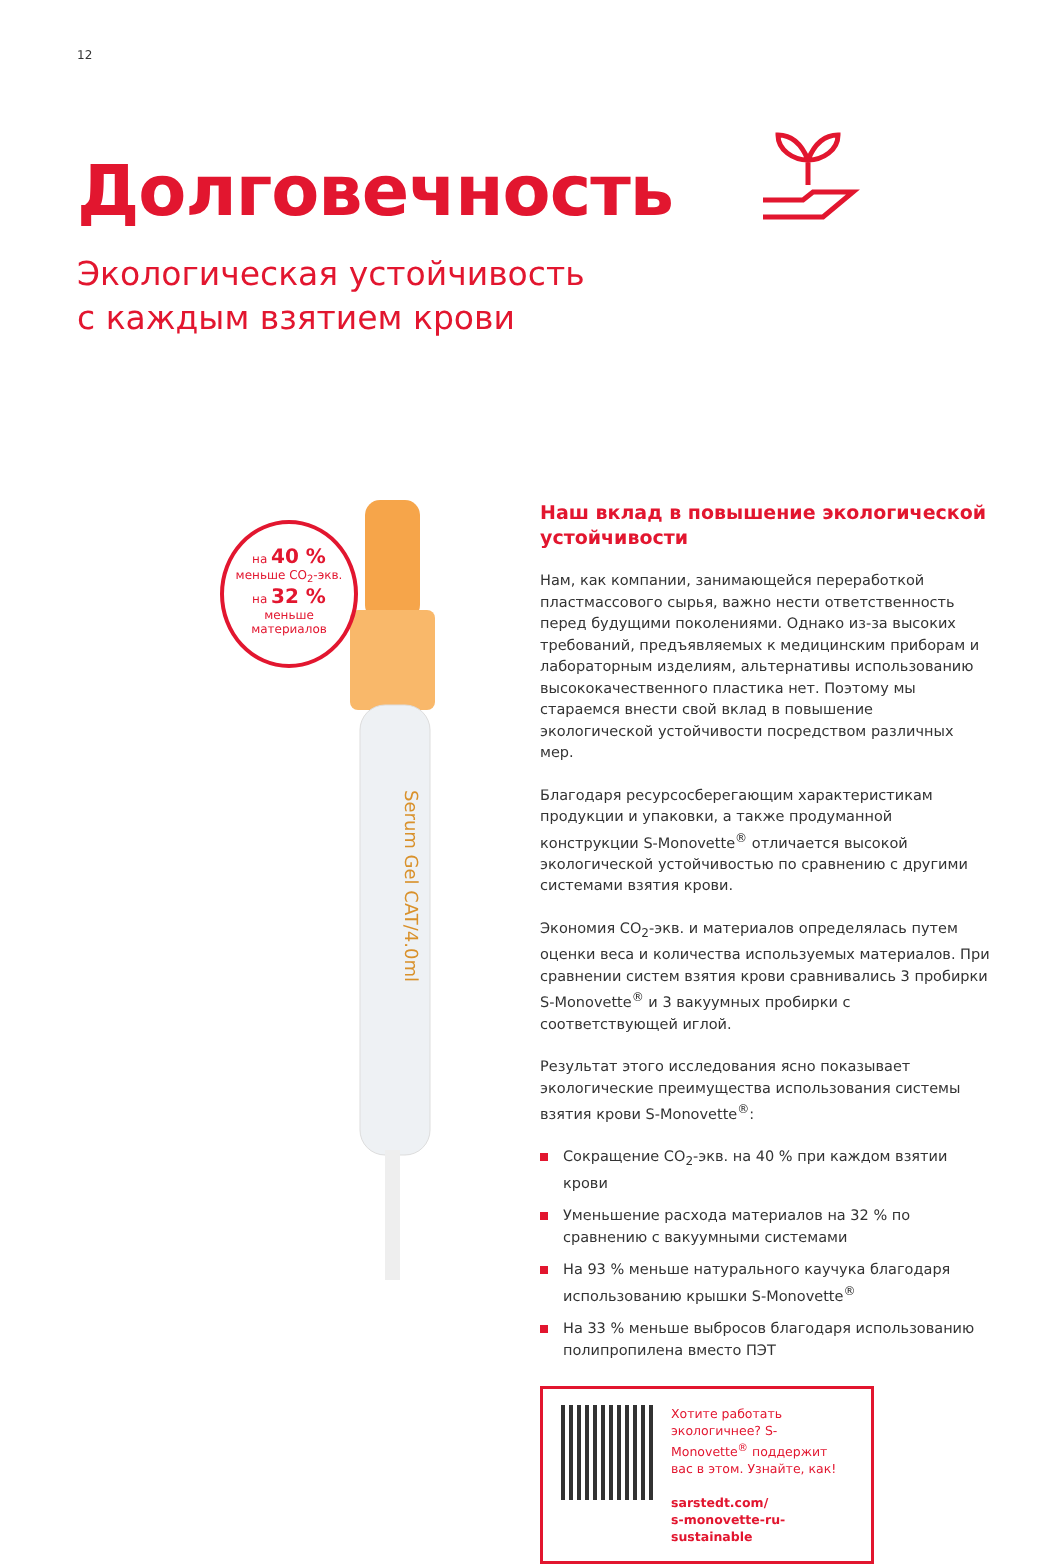12
Долговечность
Экологическая устойчивость
с каждым взятием крови
Serum Gel CAT/4.0ml
на 40 %
меньше CO<sub>2</sub>-экв.
на 32 %
меньше
материалов
Наш вклад в повышение экологической устойчивости
Нам, как компании, занимающейся переработкой пластмассового сырья, важно нести ответственность перед будущими поколениями. Однако из-за высоких требований, предъявляемых к медицинским приборам и лабораторным изделиям, альтернативы использованию высококачественного пластика нет. Поэтому мы стараемся внести свой вклад в повышение экологической устойчивости посредством различных мер.
Благодаря ресурсосберегающим характеристикам продукции и упаковки, а также продуманной конструкции S-Monovette<sup>®</sup> отличается высокой экологической устойчивостью по сравнению с другими системами взятия крови.
Экономия CO<sub>2</sub>-экв. и материалов определялась путем оценки веса и количества используемых материалов. При сравнении систем взятия крови сравнивались 3 пробирки S-Monovette<sup>®</sup> и 3 вакуумных пробирки с соответствующей иглой.
Результат этого исследования ясно показывает экологические преимущества использования системы взятия крови S-Monovette<sup>®</sup>:
Сокращение CO<sub>2</sub>-экв. на 40 % при каждом взятии крови
Уменьшение расхода материалов на 32 % по сравнению с вакуумными системами
На 93 % меньше натурального каучука благодаря использованию крышки S-Monovette<sup>®</sup>
На 33 % меньше выбросов благодаря использованию полипропилена вместо ПЭТ
Хотите работать экологичнее? S-Monovette<sup>®</sup> поддержит вас в этом. Узнайте, как!
sarstedt.com/
s-monovette-ru-sustainable